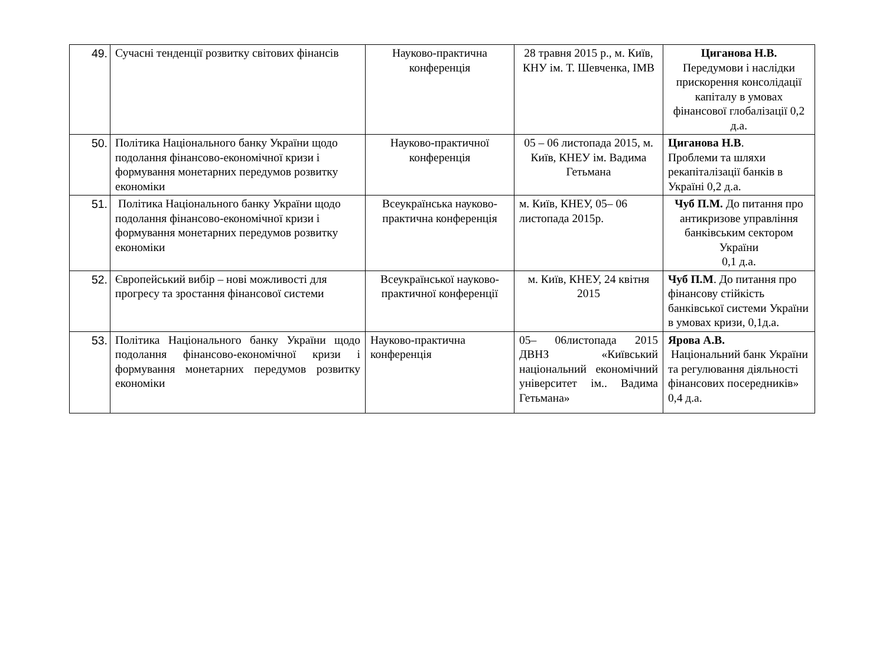| 49. | Сучасні тенденції розвитку світових фінансів | Науково-практична конференція | 28 травня 2015 р., м. Київ, КНУ ім. Т. Шевченка, ІМВ | Циганова Н.В. Передумови і наслідки прискорення консолідації капіталу в умовах фінансової глобалізації 0,2 д.а. |
| 50. | Політика Національного банку України щодо подолання фінансово-економічної кризи і формування монетарних передумов розвитку економіки | Науково-практичної конференція | 05 – 06 листопада 2015, м. Київ, КНЕУ ім. Вадима Гетьмана | Циганова Н.В . Проблеми та шляхи рекапіталізації банків в Україні 0,2 д.а. |
| 51. | Політика Національного банку України щодо подолання фінансово-економічної кризи і формування монетарних передумов розвитку економіки | Всеукраїнська науково-практична конференція | м. Київ, КНЕУ, 05– 06 листопада 2015р. | Чуб П.М. До питання про антикризове управління банківським сектором України 0,1 д.а. |
| 52. | Європейський вибір – нові можливості для прогресу та зростання фінансової системи | Всеукраїнської науково-практичної конференції | м. Київ, КНЕУ, 24 квітня 2015 | Чуб П.М . До питання про фінансову стійкість банківської системи України в умовах кризи, 0,1д.а. |
| 53. | Політика Національного банку України щодо подолання фінансово-економічної кризи і формування монетарних передумов розвитку економіки | Науково-практична конференція | 05– 06листопада 2015 ДВНЗ «Київський національний економічний університет ім.. Вадима Гетьмана» | Ярова А.В. Національний банк України та регулювання діяльності фінансових посередників» 0,4 д.а. |